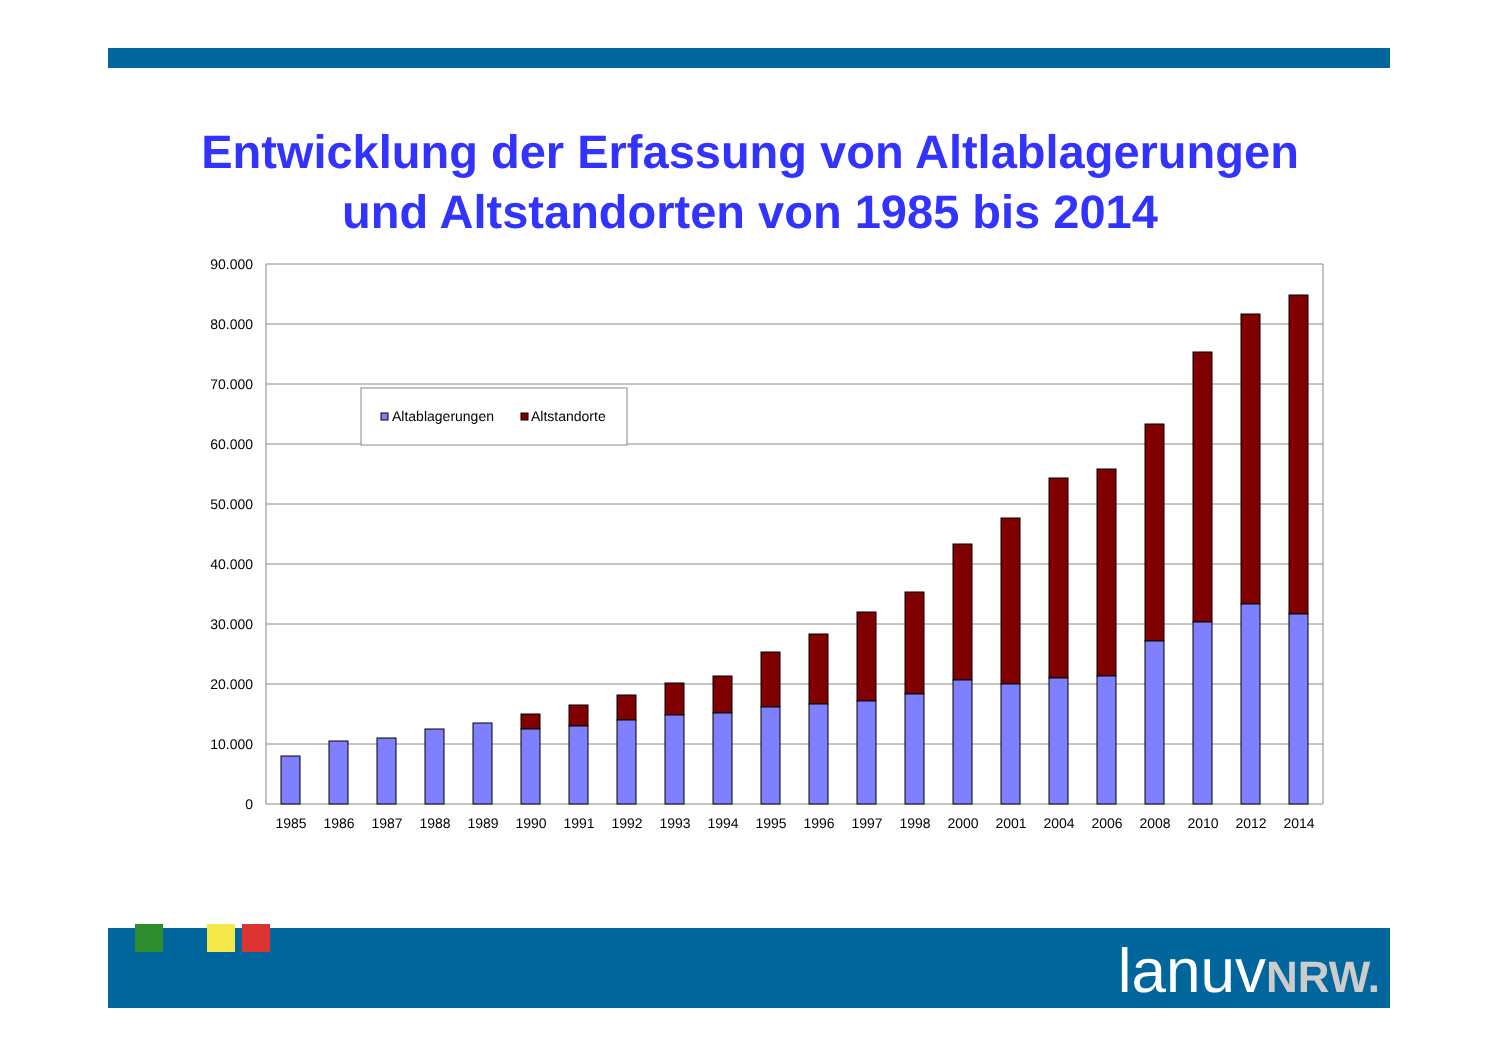Entwicklung der Erfassung von Altlablagerungen
und Altstandorten von 1985 bis 2014
90.000
80.000
70.000
60.000
50.000
40.000
30.000
20.000
10.000
0
1985
1986
1987
1988
1989
1990
1991
1992
1993
1994
1995
1996
1997
1998
2000
2001
2004
2006
2008
2010
2012
2014
Altablagerungen
Altstandorte
lanuvNRW.